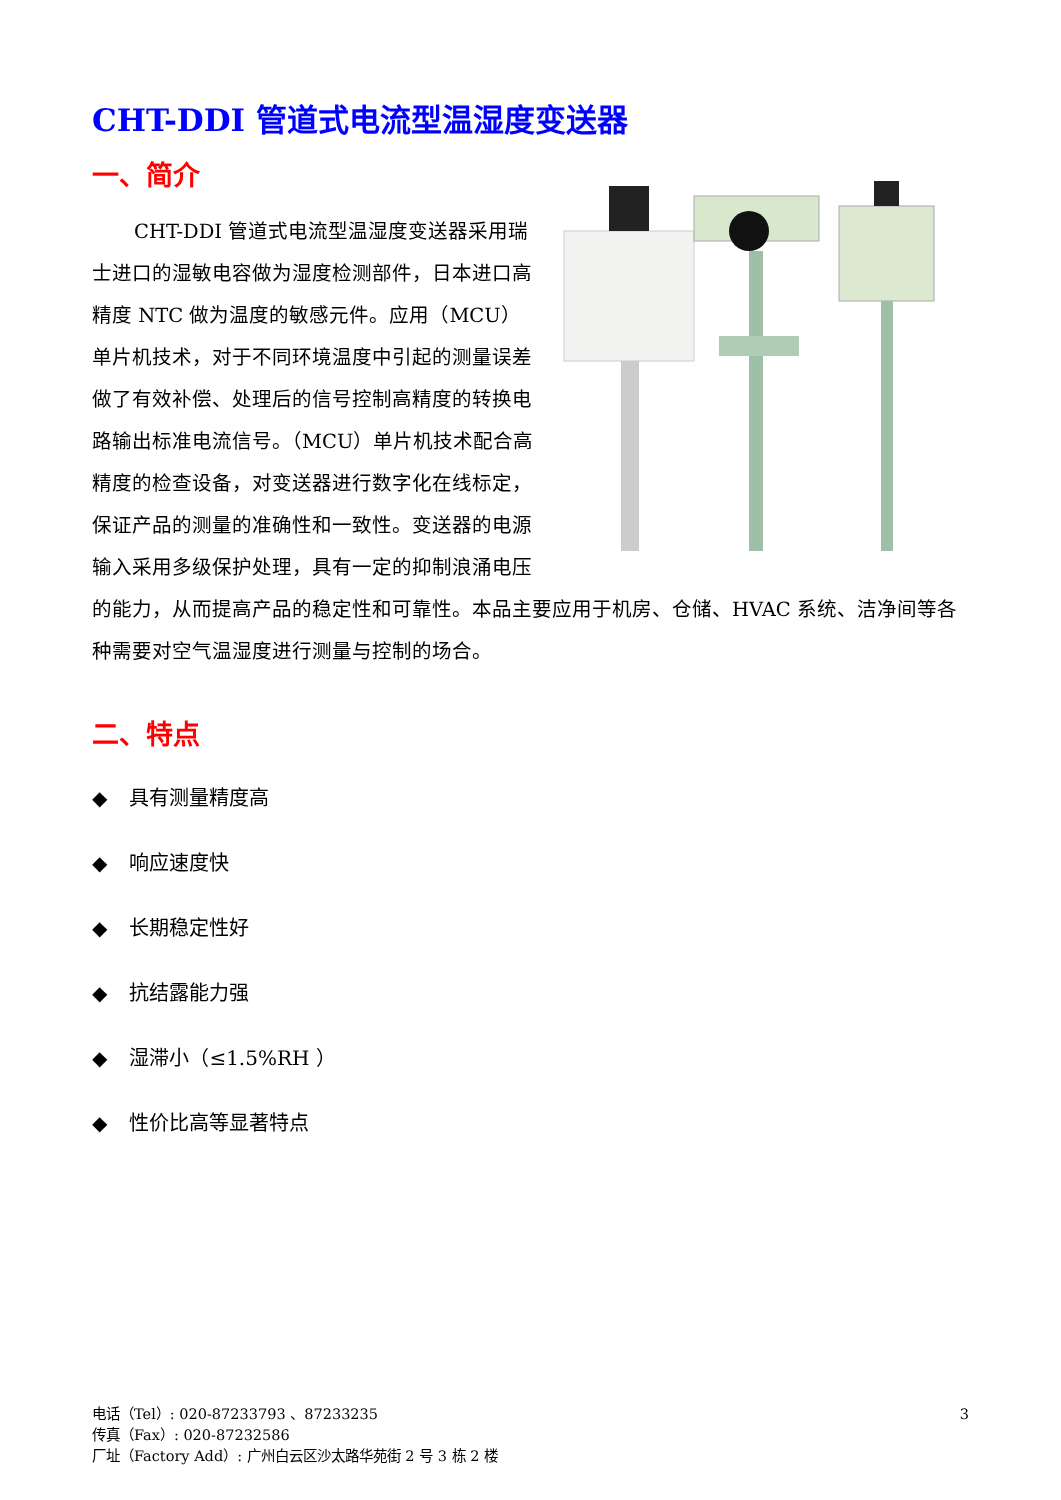CHT-DDI 管道式电流型温湿度变送器
一、简介
CHT-DDI 管道式电流型温湿度变送器采用瑞士进口的湿敏电容做为湿度检测部件，日本进口高精度 NTC 做为温度的敏感元件。应用（MCU）单片机技术，对于不同环境温度中引起的测量误差做了有效补偿、处理后的信号控制高精度的转换电路输出标准电流信号。（MCU）单片机技术配合高精度的检查设备，对变送器进行数字化在线标定，保证产品的测量的准确性和一致性。变送器的电源输入采用多级保护处理，具有一定的抑制浪涌电压的能力，从而提高产品的稳定性和可靠性。本品主要应用于机房、仓储、HVAC 系统、洁净间等各种需要对空气温湿度进行测量与控制的场合。
二、特点
◆ 具有测量精度高
◆ 响应速度快
◆ 长期稳定性好
◆ 抗结露能力强
◆ 湿滞小（≤1.5%RH ）
◆ 性价比高等显著特点
3
电话（Tel）: 020-87233793 、87233235
传真（Fax）: 020-87232586
厂址（Factory Add）: 广州白云区沙太路华苑街 2 号 3 栋 2 楼